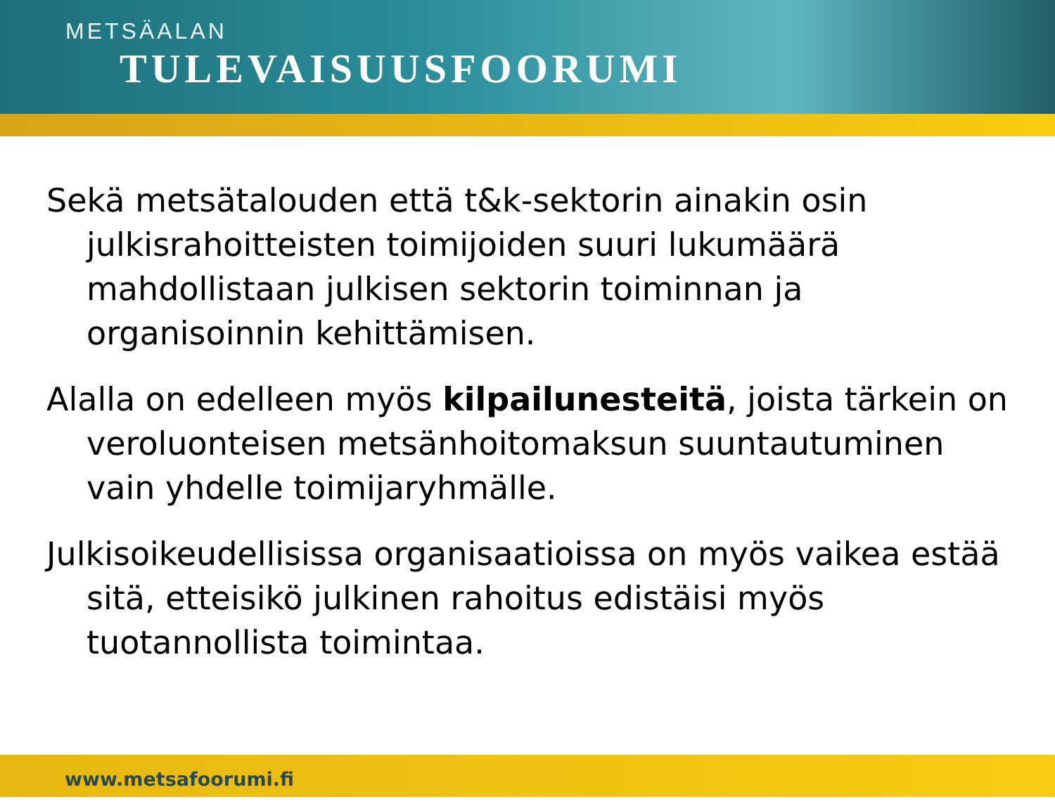METSÄALAN
TULEVAISUUSFOORUMI
Sekä metsätalouden että t&k-sektorin ainakin osin julkisrahoitteisten toimijoiden suuri lukumäärä mahdollistaan julkisen sektorin toiminnan ja organisoinnin kehittämisen.
Alalla on edelleen myös kilpailunesteitä, joista tärkein on veroluonteisen metsänhoitomaksun suuntautuminen vain yhdelle toimijaryhmälle.
Julkisoikeudellisissa organisaatioissa on myös vaikea estää sitä, etteisikö julkinen rahoitus edistäisi myös tuotannollista toimintaa.
www.metsafoorumi.fi